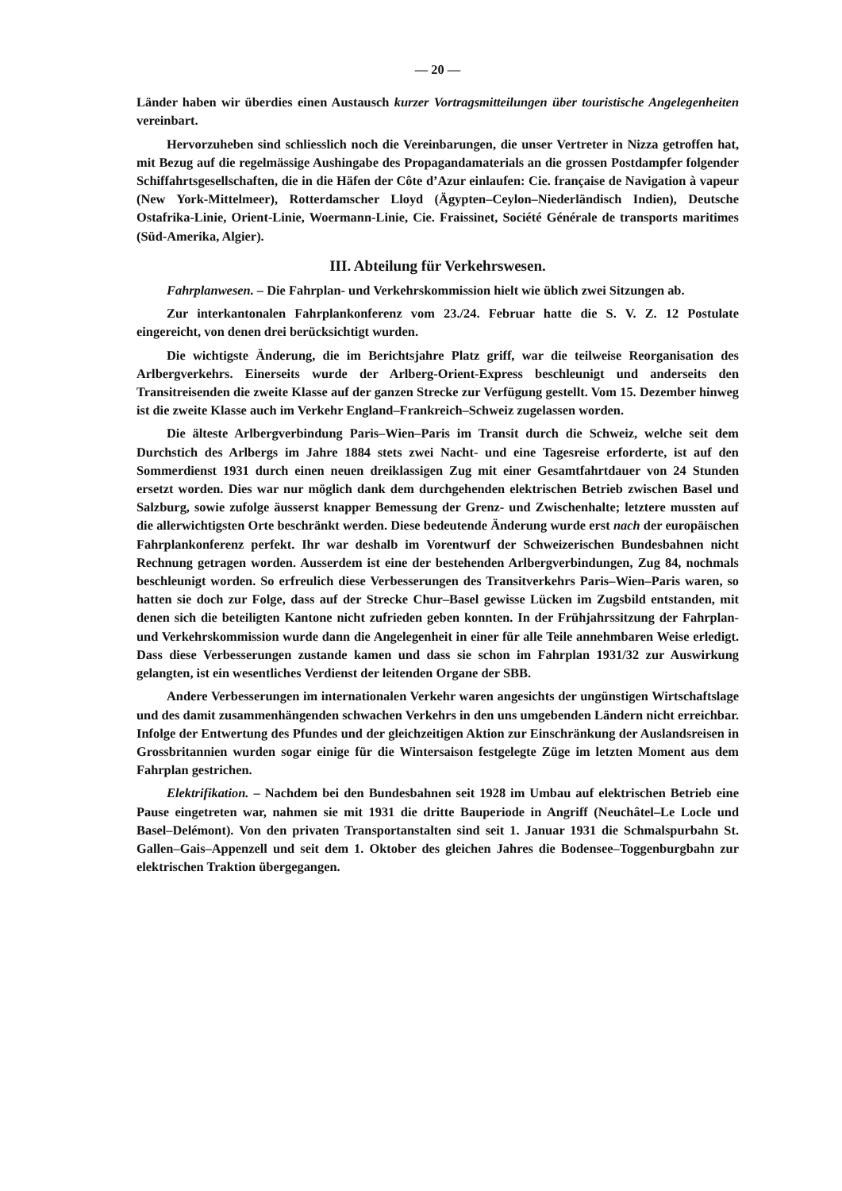— 20 —
Länder haben wir überdies einen Austausch kurzer Vortragsmitteilungen über touristische Angelegenheiten vereinbart.
Hervorzuheben sind schliesslich noch die Vereinbarungen, die unser Vertreter in Nizza getroffen hat, mit Bezug auf die regelmässige Aushingabe des Propagandamaterials an die grossen Postdampfer folgender Schiffahrtsgesellschaften, die in die Häfen der Côte d’Azur einlaufen: Cie. française de Navigation à vapeur (New York-Mittelmeer), Rotterdamscher Lloyd (Ägypten–Ceylon–Niederländisch Indien), Deutsche Ostafrika-Linie, Orient-Linie, Woermann-Linie, Cie. Fraissinet, Société Générale de transports maritimes (Süd-Amerika, Algier).
III. Abteilung für Verkehrswesen.
Fahrplanwesen. – Die Fahrplan- und Verkehrskommission hielt wie üblich zwei Sitzungen ab.
Zur interkantonalen Fahrplankonferenz vom 23./24. Februar hatte die S. V. Z. 12 Postulate eingereicht, von denen drei berücksichtigt wurden.
Die wichtigste Änderung, die im Berichtsjahre Platz griff, war die teilweise Reorganisation des Arlbergverkehrs. Einerseits wurde der Arlberg-Orient-Express beschleunigt und anderseits den Transitreisenden die zweite Klasse auf der ganzen Strecke zur Verfügung gestellt. Vom 15. Dezember hinweg ist die zweite Klasse auch im Verkehr England–Frankreich–Schweiz zugelassen worden.
Die älteste Arlbergverbindung Paris–Wien–Paris im Transit durch die Schweiz, welche seit dem Durchstich des Arlbergs im Jahre 1884 stets zwei Nacht- und eine Tagesreise erforderte, ist auf den Sommerdienst 1931 durch einen neuen dreiklassigen Zug mit einer Gesamtfahrtdauer von 24 Stunden ersetzt worden. Dies war nur möglich dank dem durchgehenden elektrischen Betrieb zwischen Basel und Salzburg, sowie zufolge äusserst knapper Bemessung der Grenz- und Zwischenhalte; letztere mussten auf die allerwichtigsten Orte beschränkt werden. Diese bedeutende Änderung wurde erst nach der europäischen Fahrplankonferenz perfekt. Ihr war deshalb im Vorentwurf der Schweizerischen Bundesbahnen nicht Rechnung getragen worden. Ausserdem ist eine der bestehenden Arlbergverbindungen, Zug 84, nochmals beschleunigt worden. So erfreulich diese Verbesserungen des Transitverkehrs Paris–Wien–Paris waren, so hatten sie doch zur Folge, dass auf der Strecke Chur–Basel gewisse Lücken im Zugsbild entstanden, mit denen sich die beteiligten Kantone nicht zufrieden geben konnten. In der Frühjahrssitzung der Fahrplan- und Verkehrskommission wurde dann die Angelegenheit in einer für alle Teile annehmbaren Weise erledigt. Dass diese Verbesserungen zustande kamen und dass sie schon im Fahrplan 1931/32 zur Auswirkung gelangten, ist ein wesentliches Verdienst der leitenden Organe der SBB.
Andere Verbesserungen im internationalen Verkehr waren angesichts der ungünstigen Wirtschaftslage und des damit zusammenhängenden schwachen Verkehrs in den uns umgebenden Ländern nicht erreichbar. Infolge der Entwertung des Pfundes und der gleichzeitigen Aktion zur Einschränkung der Auslandsreisen in Grossbritannien wurden sogar einige für die Wintersaison festgelegte Züge im letzten Moment aus dem Fahrplan gestrichen.
Elektrifikation. – Nachdem bei den Bundesbahnen seit 1928 im Umbau auf elektrischen Betrieb eine Pause eingetreten war, nahmen sie mit 1931 die dritte Bauperiode in Angriff (Neuchâtel–Le Locle und Basel–Delémont). Von den privaten Transportanstalten sind seit 1. Januar 1931 die Schmalspurbahn St. Gallen–Gais–Appenzell und seit dem 1. Oktober des gleichen Jahres die Bodensee–Toggenburgbahn zur elektrischen Traktion übergegangen.